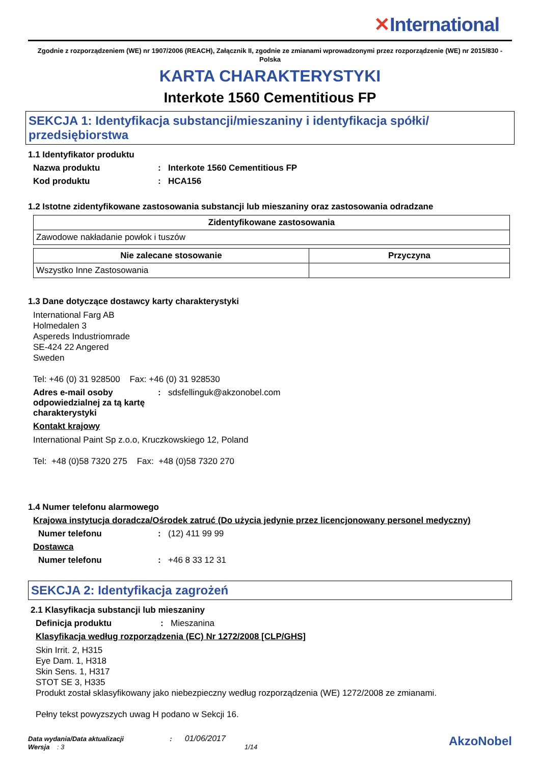✕International
Zgodnie z rozporządzeniem (WE) nr 1907/2006 (REACH), Załącznik II, zgodnie ze zmianami wprowadzonymi przez rozporządzenie (WE) nr 2015/830 - Polska
KARTA CHARAKTERYSTYKI
Interkote 1560 Cementitious FP
SEKCJA 1: Identyfikacja substancji/mieszaniny i identyfikacja spółki/ przedsiębiorstwa
1.1 Identyfikator produktu
Nazwa produktu : Interkote 1560 Cementitious FP
Kod produktu : HCA156
1.2 Istotne zidentyfikowane zastosowania substancji lub mieszaniny oraz zastosowania odradzane
| Zidentyfikowane zastosowania |
| --- |
| Zawodowe nakładanie powłok i tuszów |
| Nie zalecane stosowanie | Przyczyna |
| --- | --- |
| Wszystko Inne Zastosowania | |
1.3 Dane dotyczące dostawcy karty charakterystyki
International Farg AB
Holmedalen 3
Aspereds Industriomrade
SE-424 22 Angered
Sweden
Tel: +46 (0) 31 928500 Fax: +46 (0) 31 928530
Adres e-mail osoby odpowiedzialnej za tą kartę charakterystyki
: sdsfellinguk@akzonobel.com
Kontakt krajowy
International Paint Sp z.o.o, Kruczkowskiego 12, Poland
Tel: +48 (0)58 7320 275 Fax: +48 (0)58 7320 270
1.4 Numer telefonu alarmowego
Krajowa instytucja doradcza/Ośrodek zatruć (Do użycia jedynie przez licencjonowany personel medyczny)
Numer telefonu : (12) 411 99 99
Dostawca
Numer telefonu : +46 8 33 12 31
SEKCJA 2: Identyfikacja zagrożeń
2.1 Klasyfikacja substancji lub mieszaniny
Definicja produktu : Mieszanina
Klasyfikacja według rozporządzenia (EC) Nr 1272/2008 [CLP/GHS]
Skin Irrit. 2, H315
Eye Dam. 1, H318
Skin Sens. 1, H317
STOT SE 3, H335
Produkt został sklasyfikowany jako niebezpieczny według rozporządzenia (WE) 1272/2008 ze zmianami.
Pełny tekst powyzszych uwag H podano w Sekcji 16.
Data wydania/Data aktualizacji : 01/06/2017
Wersja : 3 1/14
AkzoNobel